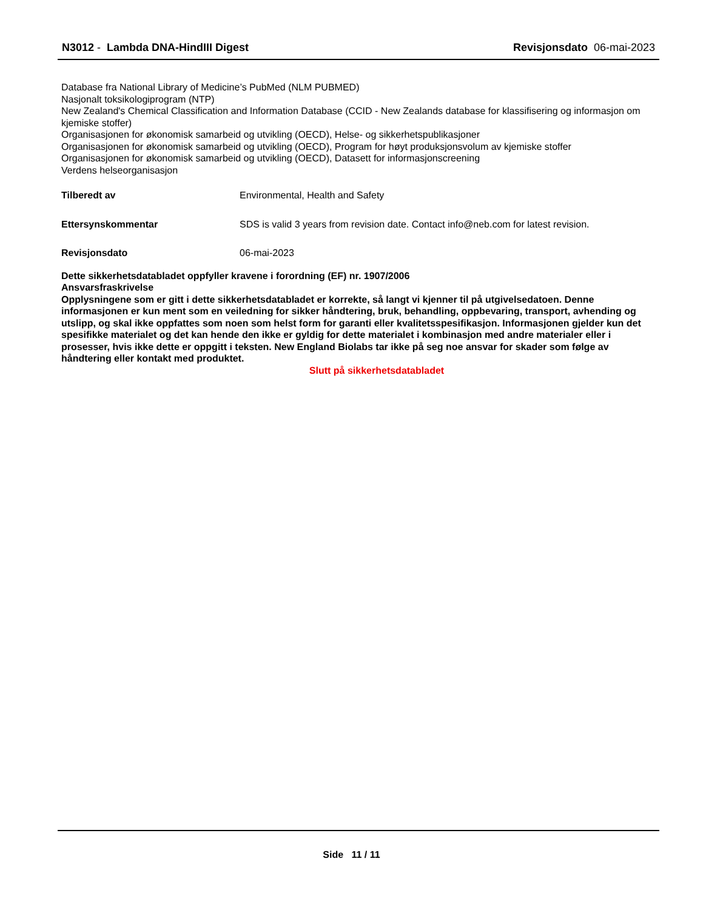N3012 - Lambda DNA-HindIII Digest
Revisjonsdato 06-mai-2023
Database fra National Library of Medicine’s PubMed (NLM PUBMED)
Nasjonalt toksikologiprogram (NTP)
New Zealand's Chemical Classification and Information Database (CCID - New Zealands database for klassifisering og informasjon om kjemiske stoffer)
Organisasjonen for økonomisk samarbeid og utvikling (OECD), Helse- og sikkerhetspublikasjoner
Organisasjonen for økonomisk samarbeid og utvikling (OECD), Program for høyt produksjonsvolum av kjemiske stoffer
Organisasjonen for økonomisk samarbeid og utvikling (OECD), Datasett for informasjonscreening
Verdens helseorganisasjon
Tilberedt av Environmental, Health and Safety
Ettersynskommentar SDS is valid 3 years from revision date. Contact info@neb.com for latest revision.
Revisjonsdato 06-mai-2023
Dette sikkerhetsdatabladet oppfyller kravene i forordning (EF) nr. 1907/2006
Ansvarsfraskrivelse
Opplysningene som er gitt i dette sikkerhetsdatabladet er korrekte, så langt vi kjenner til på utgivelsedatoen. Denne informasjonen er kun ment som en veiledning for sikker håndtering, bruk, behandling, oppbevaring, transport, avhending og utslipp, og skal ikke oppfattes som noen som helst form for garanti eller kvalitetsspesifikasjon. Informasjonen gjelder kun det spesifikke materialet og det kan hende den ikke er gyldig for dette materialet i kombinasjon med andre materialer eller i prosesser, hvis ikke dette er oppgitt i teksten. New England Biolabs tar ikke på seg noe ansvar for skader som følge av håndtering eller kontakt med produktet.
Slutt på sikkerhetsdatabladet
Side 11 / 11